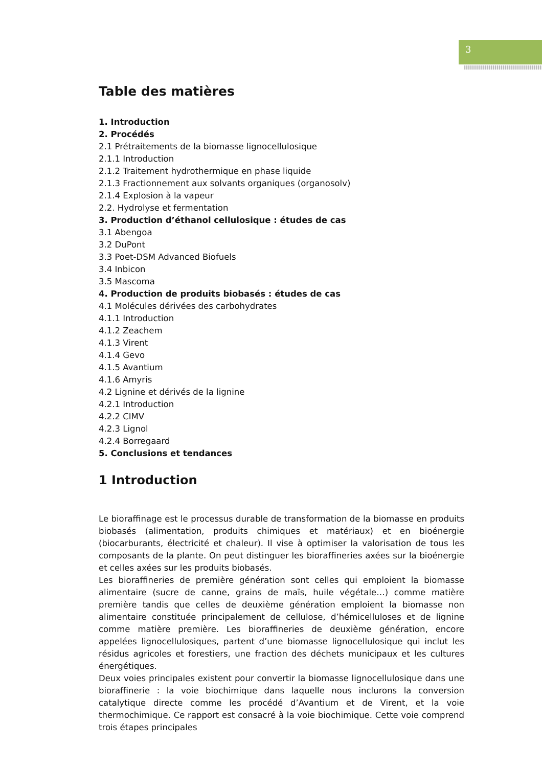3
Table des matières
1. Introduction
2. Procédés
2.1 Prétraitements de la biomasse lignocellulosique
2.1.1 Introduction
2.1.2 Traitement hydrothermique en phase liquide
2.1.3 Fractionnement aux solvants organiques (organosolv)
2.1.4 Explosion à la vapeur
2.2. Hydrolyse et fermentation
3. Production d’éthanol cellulosique : études de cas
3.1 Abengoa
3.2 DuPont
3.3 Poet-DSM Advanced Biofuels
3.4 Inbicon
3.5 Mascoma
4. Production de produits biobasés : études de cas
4.1 Molécules dérivées des carbohydrates
4.1.1 Introduction
4.1.2 Zeachem
4.1.3 Virent
4.1.4 Gevo
4.1.5 Avantium
4.1.6 Amyris
4.2 Lignine et dérivés de la lignine
4.2.1 Introduction
4.2.2 CIMV
4.2.3 Lignol
4.2.4 Borregaard
5. Conclusions et tendances
1 Introduction
Le bioraffinage est le processus durable de transformation de la biomasse en produits biobasés (alimentation, produits chimiques et matériaux) et en bioénergie (biocarburants, électricité et chaleur). Il vise à optimiser la valorisation de tous les composants de la plante. On peut distinguer les bioraffineries axées sur la bioénergie et celles axées sur les produits biobasés.
Les bioraffineries de première génération sont celles qui emploient la biomasse alimentaire (sucre de canne, grains de maïs, huile végétale…) comme matière première tandis que celles de deuxième génération emploient la biomasse non alimentaire constituée principalement de cellulose, d’hémicelluloses et de lignine comme matière première. Les bioraffineries de deuxième génération, encore appelées lignocellulosiques, partent d’une biomasse lignocellulosique qui inclut les résidus agricoles et forestiers, une fraction des déchets municipaux et les cultures énergétiques.
Deux voies principales existent pour convertir la biomasse lignocellulosique dans une bioraffinerie : la voie biochimique dans laquelle nous inclurons la conversion catalytique directe comme les procédé d’Avantium et de Virent, et la voie thermochimique. Ce rapport est consacré à la voie biochimique. Cette voie comprend trois étapes principales